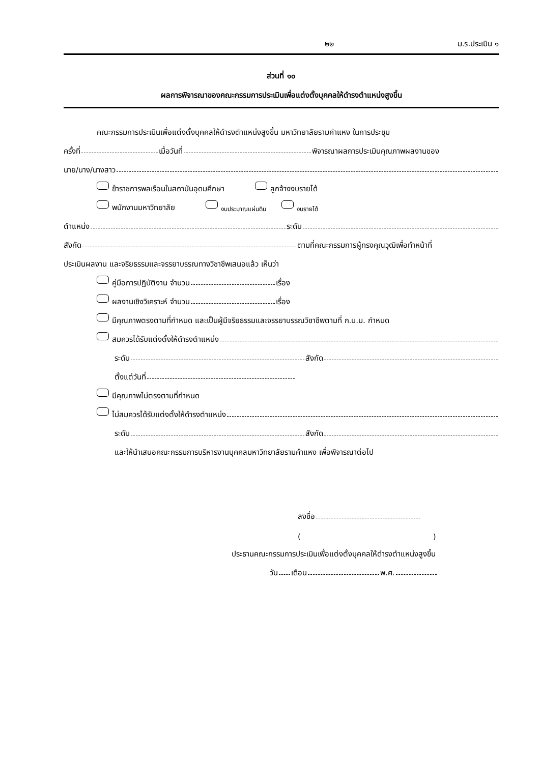๒๒ ม.ร.ประเมิน ๑
ส่วนที่ ๑๐
ผลการพิจารณาของคณะกรรมการประเมินเพื่อแต่งตั้งบุคคลให้ดำรงตำแหน่งสูงขึ้น
คณะกรรมการประเมินเพื่อแต่งตั้งบุคคลให้ดำรงตำแหน่งสูงขึ้น มหาวิทยาลัยรามคำแหง ในการประชุม
ครั้งที่ เมื่อวันที่ พิจารณาผลการประเมินคุณภาพผลงานของ
นาย/นาง/นางสาว
ข้าราชการพลเรือนในสถาบันอุดมศึกษา ลูกจ้างงบรายได้
พนักงานมหาวิทยาลัย งบประมาณแผ่นดิน งบรายได้
ตำแหน่ง ระดับ
สังกัด ตามที่คณะกรรมการผู้ทรงคุณวุฒิเพื่อทำหน้าที่
ประเมินผลงาน และจริยธรรมและจรรยาบรรณทางวิชาชีพเสนอแล้ว เห็นว่า
คู่มือการปฏิบัติงาน จำนวน เรื่อง
ผลงานเชิงวิเคราะห์ จำนวน เรื่อง
มีคุณภาพตรงตามที่กำหนด และเป็นผู้มีจริยธรรมและจรรยาบรรณวิชาชีพตามที่ ก.บ.ม. กำหนด
สมควรได้รับแต่งตั้งให้ดำรงตำแหน่ง
ระดับ สังกัด
ตั้งแต่วันที่
มีคุณภาพไม่ตรงตามที่กำหนด
ไม่สมควรได้รับแต่งตั้งให้ดำรงตำแหน่ง
ระดับ สังกัด
และให้นำเสนอคณะกรรมการบริหารงานบุคคลมหาวิทยาลัยรามคำแหง เพื่อพิจารณาต่อไป
ลงชื่อ
( )
ประธานคณะกรรมการประเมินเพื่อแต่งตั้งบุคคลให้ดำรงตำแหน่งสูงขึ้น
วัน เดือน พ.ศ.